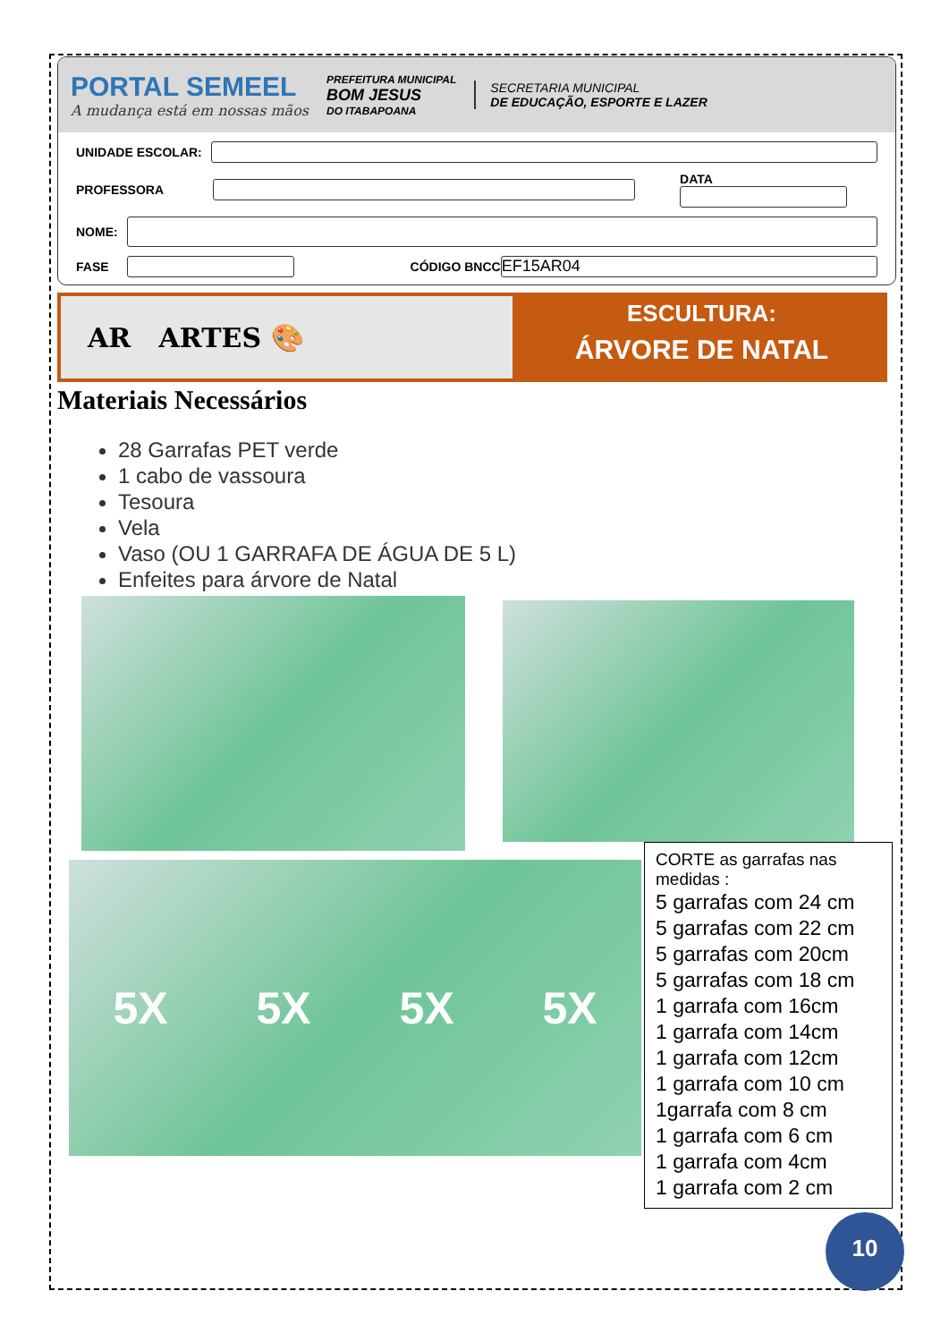PORTAL SEMEEL
A mudança está em nossas mãos
PREFEITURA MUNICIPAL
BOM JESUS
DO ITABAPOANA
SECRETARIA MUNICIPAL
DE EDUCAÇÃO, ESPORTE E LAZER
UNIDADE ESCOLAR:
PROFESSORA
DATA
NOME:
FASE
CÓDIGO BNCC
EF15AR04
AR ARTES 🎨
ESCULTURA:
ÁRVORE DE NATAL
Materiais Necessários
28 Garrafas PET verde
1 cabo de vassoura
Tesoura
Vela
Vaso (OU 1 GARRAFA DE ÁGUA DE 5 L)
Enfeites para árvore de Natal
5X 5X 5X 5X
CORTE as garrafas nas medidas :
5 garrafas com 24 cm
5 garrafas com 22 cm
5 garrafas com 20cm
5 garrafas com 18 cm
1 garrafa com 16cm
1 garrafa com 14cm
1 garrafa com 12cm
1 garrafa com 10 cm
1garrafa com 8 cm
1 garrafa com 6 cm
1 garrafa com 4cm
1 garrafa com 2 cm
10